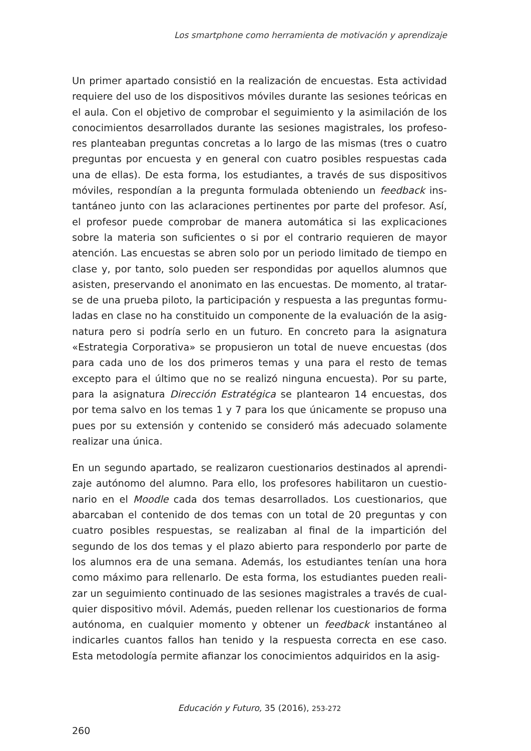Los smartphone como herramienta de motivación y aprendizaje
Un primer apartado consistió en la realización de encuestas. Esta actividad requiere del uso de los dispositivos móviles durante las sesiones teóricas en el aula. Con el objetivo de comprobar el seguimiento y la asimilación de los conocimientos desarrollados durante las sesiones magistrales, los profeso-res planteaban preguntas concretas a lo largo de las mismas (tres o cuatro preguntas por encuesta y en general con cuatro posibles respuestas cada una de ellas). De esta forma, los estudiantes, a través de sus dispositivos móviles, respondían a la pregunta formulada obteniendo un feedback ins-tantáneo junto con las aclaraciones pertinentes por parte del profesor. Así, el profesor puede comprobar de manera automática si las explicaciones sobre la materia son suficientes o si por el contrario requieren de mayor atención. Las encuestas se abren solo por un periodo limitado de tiempo en clase y, por tanto, solo pueden ser respondidas por aquellos alumnos que asisten, preservando el anonimato en las encuestas. De momento, al tratar-se de una prueba piloto, la participación y respuesta a las preguntas formu-ladas en clase no ha constituido un componente de la evaluación de la asig-natura pero si podría serlo en un futuro. En concreto para la asignatura «Estrategia Corporativa» se propusieron un total de nueve encuestas (dos para cada uno de los dos primeros temas y una para el resto de temas excepto para el último que no se realizó ninguna encuesta). Por su parte, para la asignatura Dirección Estratégica se plantearon 14 encuestas, dos por tema salvo en los temas 1 y 7 para los que únicamente se propuso una pues por su extensión y contenido se consideró más adecuado solamente realizar una única.
En un segundo apartado, se realizaron cuestionarios destinados al aprendi-zaje autónomo del alumno. Para ello, los profesores habilitaron un cuestio-nario en el Moodle cada dos temas desarrollados. Los cuestionarios, que abarcaban el contenido de dos temas con un total de 20 preguntas y con cuatro posibles respuestas, se realizaban al final de la impartición del segundo de los dos temas y el plazo abierto para responderlo por parte de los alumnos era de una semana. Además, los estudiantes tenían una hora como máximo para rellenarlo. De esta forma, los estudiantes pueden reali-zar un seguimiento continuado de las sesiones magistrales a través de cual-quier dispositivo móvil. Además, pueden rellenar los cuestionarios de forma autónoma, en cualquier momento y obtener un feedback instantáneo al indicarles cuantos fallos han tenido y la respuesta correcta en ese caso. Esta metodología permite afianzar los conocimientos adquiridos en la asig-
Educación y Futuro, 35 (2016), 253-272
260